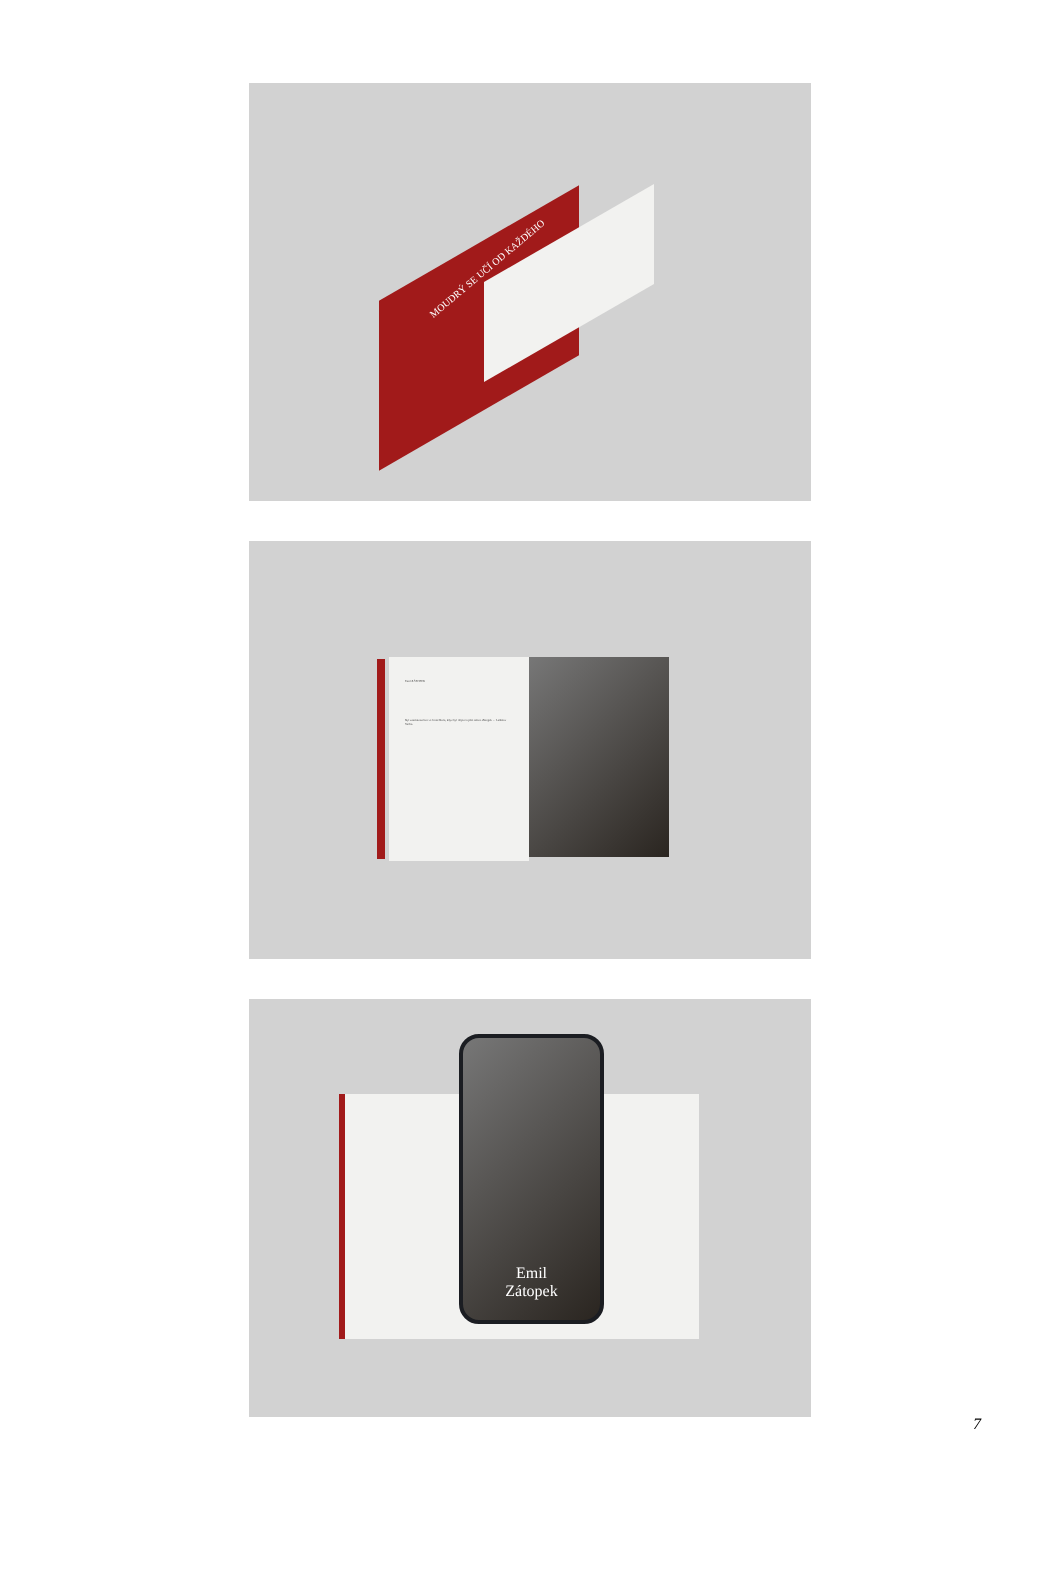MOUDRÝ SE UČÍ OD KAŽDÉHO
Emil ZÁTOPEK
Byl zaměstnancem ve firmě Baťa, když byl objeven jeho talent. Zátopek ... Ladislav Vacha.
Emil
Zátopek
7